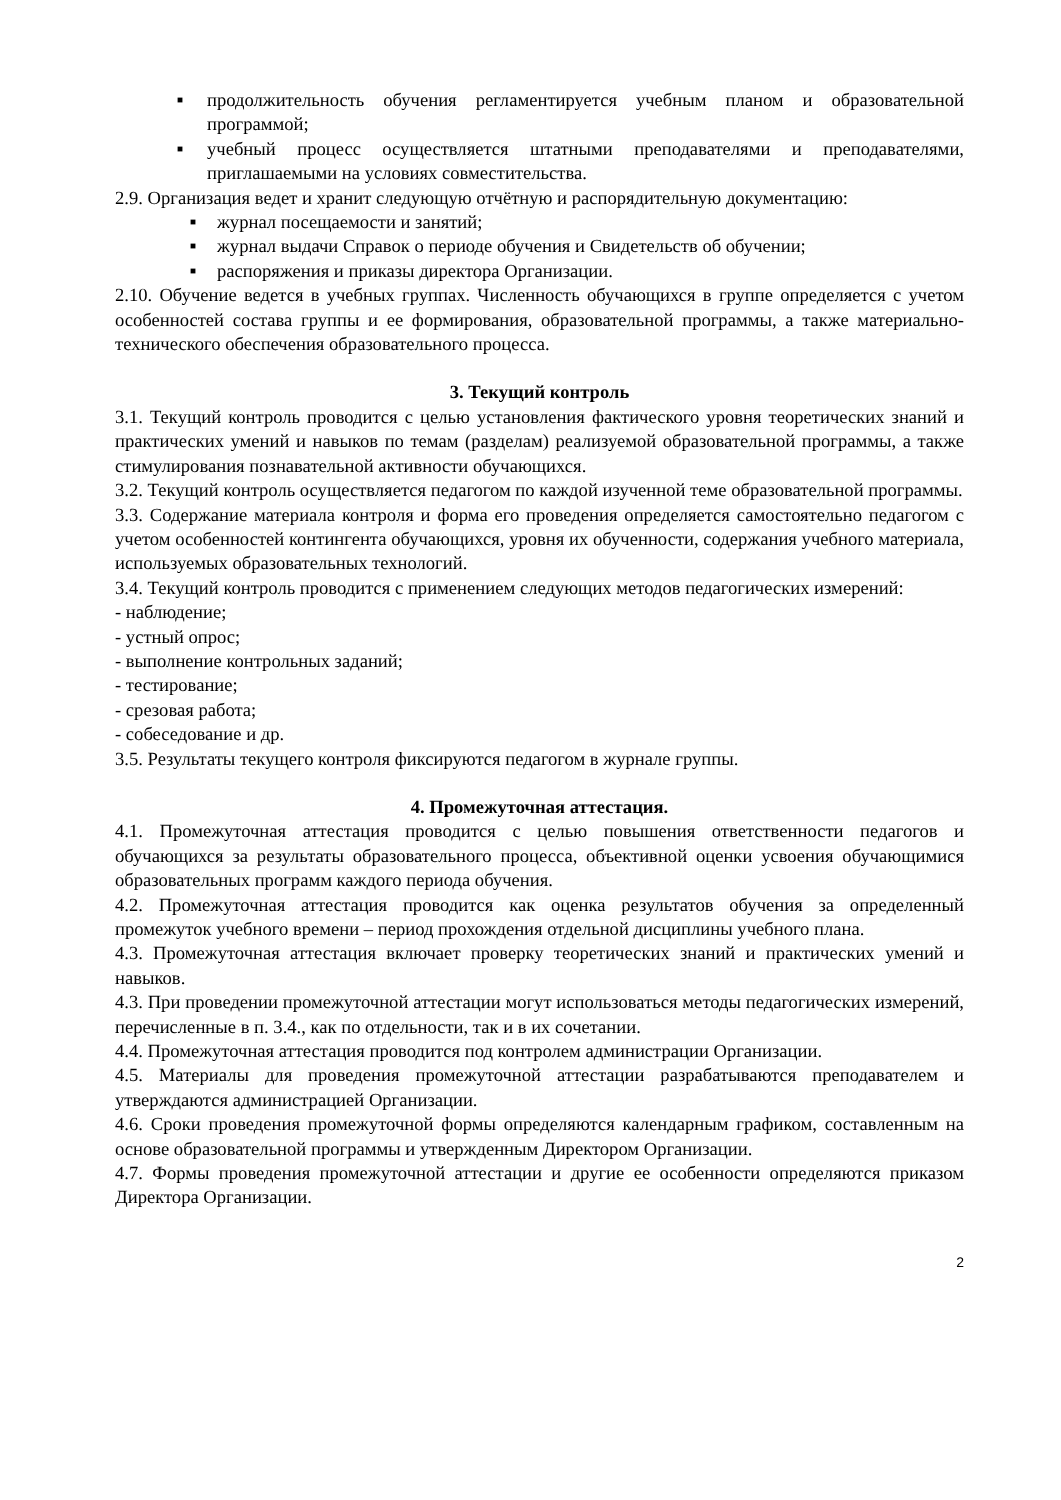■ продолжительность обучения регламентируется учебным планом и образовательной программой;
■ учебный процесс осуществляется штатными преподавателями и преподавателями, приглашаемыми на условиях совместительства.
2.9. Организация ведет и хранит следующую отчётную и распорядительную документацию:
■ журнал посещаемости и занятий;
■ журнал выдачи Справок о периоде обучения и Свидетельств об обучении;
■ распоряжения и приказы директора Организации.
2.10. Обучение ведется в учебных группах. Численность обучающихся в группе определяется с учетом особенностей состава группы и ее формирования, образовательной программы, а также материально-технического обеспечения образовательного процесса.
3. Текущий контроль
3.1. Текущий контроль проводится с целью установления фактического уровня теоретических знаний и практических умений и навыков по темам (разделам) реализуемой образовательной программы, а также стимулирования познавательной активности обучающихся.
3.2. Текущий контроль осуществляется педагогом по каждой изученной теме образовательной программы.
3.3. Содержание материала контроля и форма его проведения определяется самостоятельно педагогом с учетом особенностей контингента обучающихся, уровня их обученности, содержания учебного материала, используемых образовательных технологий.
3.4. Текущий контроль проводится с применением следующих методов педагогических измерений:
- наблюдение;
- устный опрос;
- выполнение контрольных заданий;
- тестирование;
- срезовая работа;
- собеседование и др.
3.5. Результаты текущего контроля фиксируются педагогом в журнале группы.
4. Промежуточная аттестация.
4.1. Промежуточная аттестация проводится с целью повышения ответственности педагогов и обучающихся за результаты образовательного процесса, объективной оценки усвоения обучающимися образовательных программ каждого периода обучения.
4.2. Промежуточная аттестация проводится как оценка результатов обучения за определенный промежуток учебного времени – период прохождения отдельной дисциплины учебного плана.
4.3. Промежуточная аттестация включает проверку теоретических знаний и практических умений и навыков.
4.3. При проведении промежуточной аттестации могут использоваться методы педагогических измерений, перечисленные в п. 3.4., как по отдельности, так и в их сочетании.
4.4. Промежуточная аттестация проводится под контролем администрации Организации.
4.5. Материалы для проведения промежуточной аттестации разрабатываются преподавателем и утверждаются администрацией Организации.
4.6. Сроки проведения промежуточной формы определяются календарным графиком, составленным на основе образовательной программы и утвержденным Директором Организации.
4.7. Формы проведения промежуточной аттестации и другие ее особенности определяются приказом Директора Организации.
2